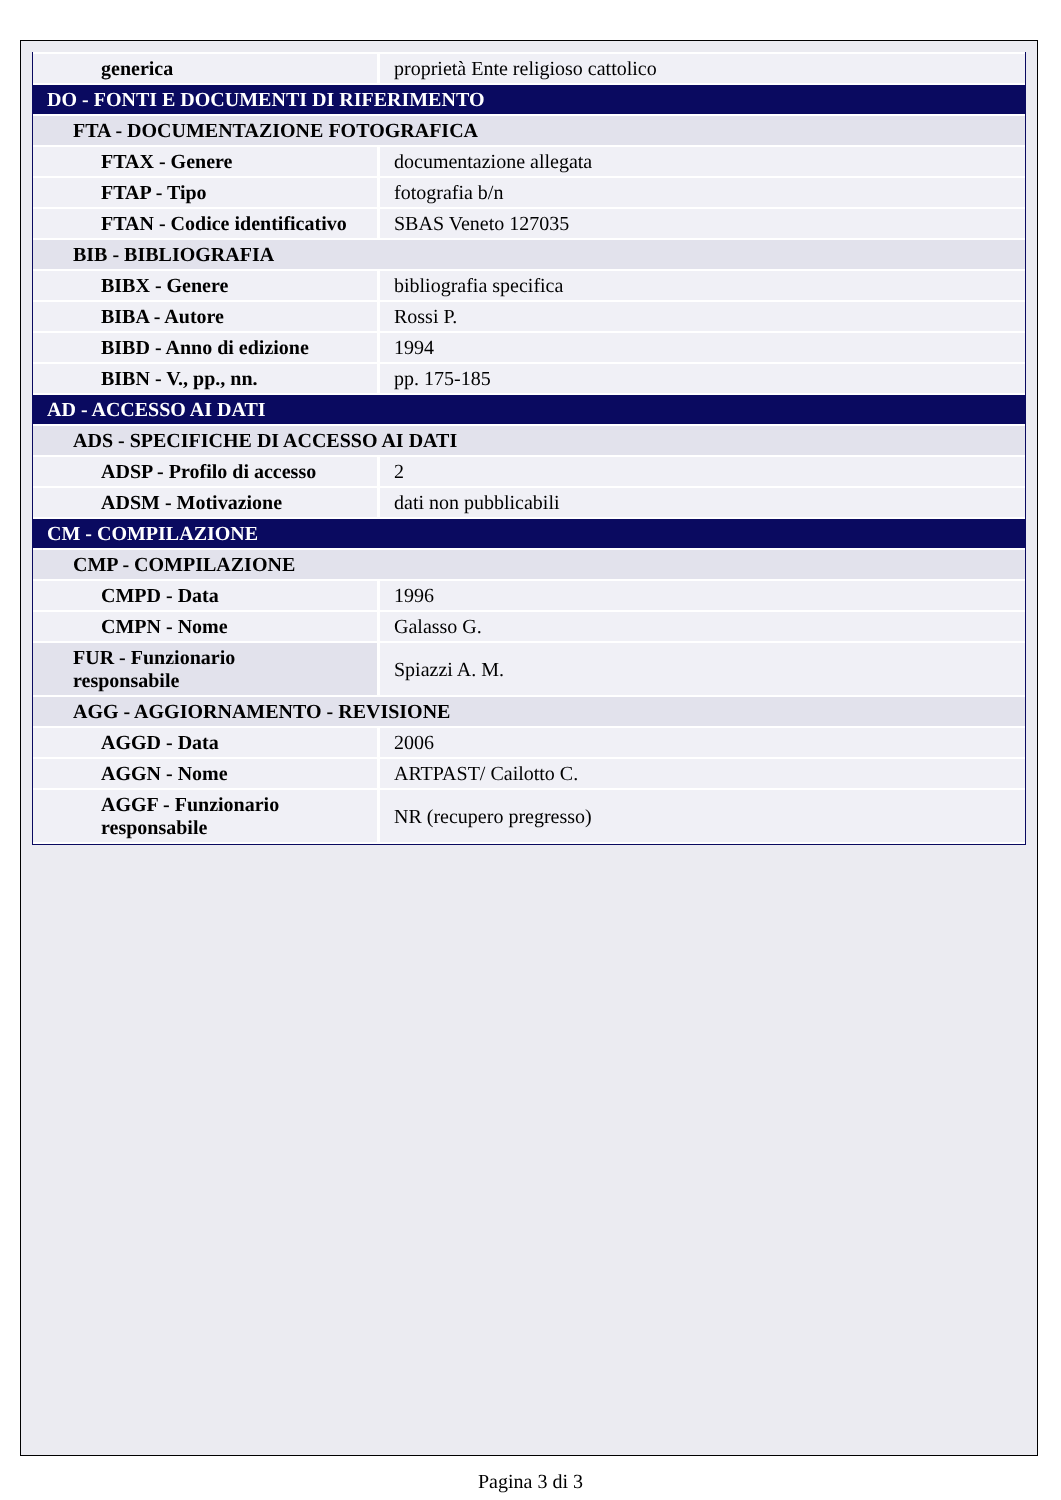| generica | proprietà Ente religioso cattolico |
| DO - FONTI E DOCUMENTI DI RIFERIMENTO | |
| FTA - DOCUMENTAZIONE FOTOGRAFICA | |
| FTAX - Genere | documentazione allegata |
| FTAP - Tipo | fotografia b/n |
| FTAN - Codice identificativo | SBAS Veneto 127035 |
| BIB - BIBLIOGRAFIA | |
| BIBX - Genere | bibliografia specifica |
| BIBA - Autore | Rossi P. |
| BIBD - Anno di edizione | 1994 |
| BIBN - V., pp., nn. | pp. 175-185 |
| AD - ACCESSO AI DATI | |
| ADS - SPECIFICHE DI ACCESSO AI DATI | |
| ADSP - Profilo di accesso | 2 |
| ADSM - Motivazione | dati non pubblicabili |
| CM - COMPILAZIONE | |
| CMP - COMPILAZIONE | |
| CMPD - Data | 1996 |
| CMPN - Nome | Galasso G. |
| FUR - Funzionario responsabile | Spiazzi A. M. |
| AGG - AGGIORNAMENTO - REVISIONE | |
| AGGD - Data | 2006 |
| AGGN - Nome | ARTPAST/ Cailotto C. |
| AGGF - Funzionario responsabile | NR (recupero pregresso) |
Pagina 3 di 3